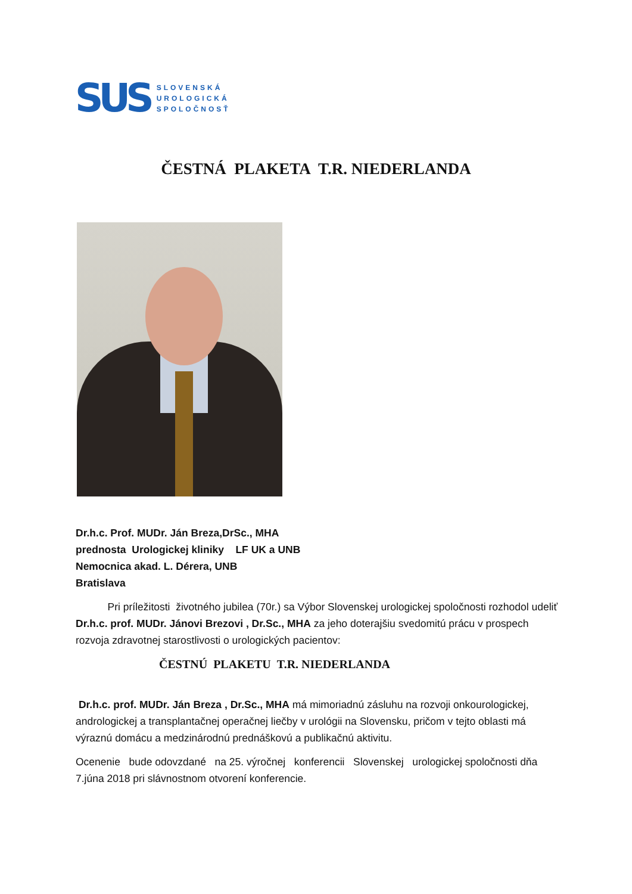SUS
SLOVENSKÁ
UROLOGICKÁ
SPOLOČNOSŤ
ČESTNÁ PLAKETA T.R. NIEDERLANDA
Dr.h.c. Prof. MUDr. Ján Breza,DrSc., MHA
prednosta Urologickej kliniky LF UK a UNB
Nemocnica akad. L. Dérera, UNB
Bratislava
Pri príležitosti životného jubilea (70r.) sa Výbor Slovenskej urologickej spoločnosti rozhodol udeliť Dr.h.c. prof. MUDr. Jánovi Brezovi , Dr.Sc., MHA za jeho doterajšiu svedomitú prácu v prospech rozvoja zdravotnej starostlivosti o urologických pacientov:
ČESTNÚ PLAKETU T.R. NIEDERLANDA
Dr.h.c. prof. MUDr. Ján Breza , Dr.Sc., MHA má mimoriadnú zásluhu na rozvoji onkourologickej, andrologickej a transplantačnej operačnej liečby v urológii na Slovensku, pričom v tejto oblasti má výraznú domácu a medzinárodnú prednáškovú a publikačnú aktivitu.
Ocenenie bude odovzdané na 25. výročnej konferencii Slovenskej urologickej spoločnosti dňa 7.júna 2018 pri slávnostnom otvorení konferencie.